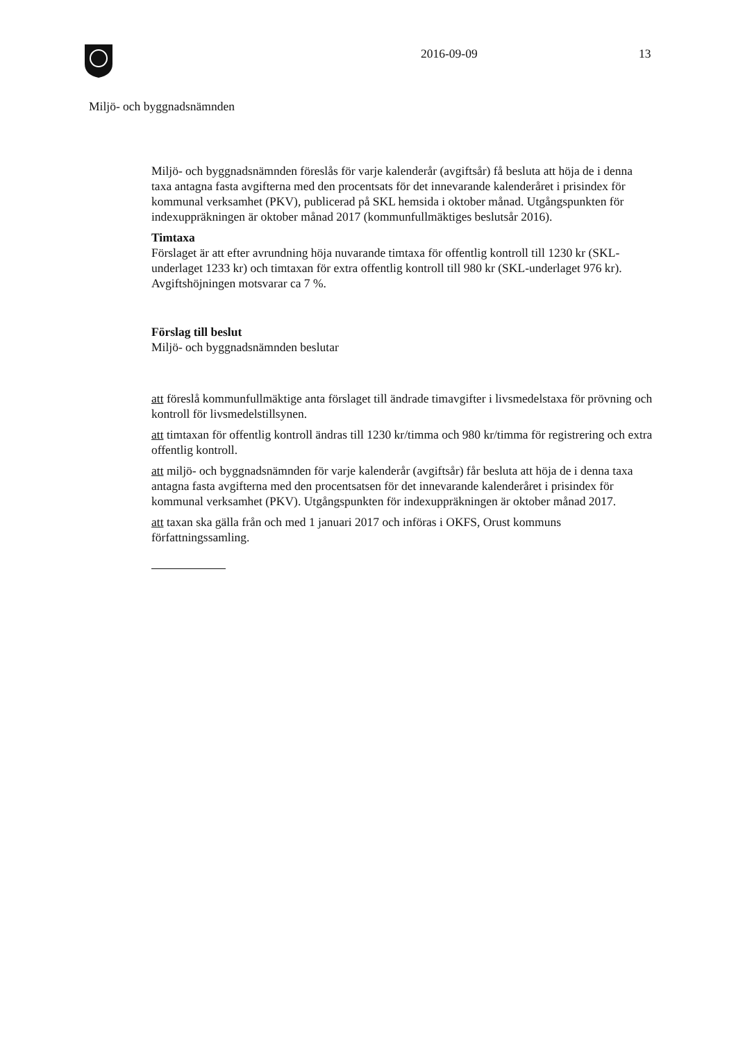2016-09-09 13
Miljö- och byggnadsnämnden
Miljö- och byggnadsnämnden föreslås för varje kalenderår (avgiftsår) få besluta att höja de i denna taxa antagna fasta avgifterna med den procentsats för det innevarande kalenderåret i prisindex för kommunal verksamhet (PKV), publicerad på SKL hemsida i oktober månad. Utgångspunkten för indexuppräkningen är oktober månad 2017 (kommunfullmäktiges beslutsår 2016).
Timtaxa
Förslaget är att efter avrundning höja nuvarande timtaxa för offentlig kontroll till 1230 kr (SKL-underlaget 1233 kr) och timtaxan för extra offentlig kontroll till 980 kr (SKL-underlaget 976 kr). Avgiftshöjningen motsvarar ca 7 %.
Förslag till beslut
Miljö- och byggnadsnämnden beslutar
att föreslå kommunfullmäktige anta förslaget till ändrade timavgifter i livsmedelstaxa för prövning och kontroll för livsmedelstillsynen.
att timtaxan för offentlig kontroll ändras till 1230 kr/timma och 980 kr/timma för registrering och extra offentlig kontroll.
att miljö- och byggnadsnämnden för varje kalenderår (avgiftsår) får besluta att höja de i denna taxa antagna fasta avgifterna med den procentsatsen för det innevarande kalenderåret i prisindex för kommunal verksamhet (PKV). Utgångspunkten för indexuppräkningen är oktober månad 2017.
att taxan ska gälla från och med 1 januari 2017 och införas i OKFS, Orust kommuns författningssamling.